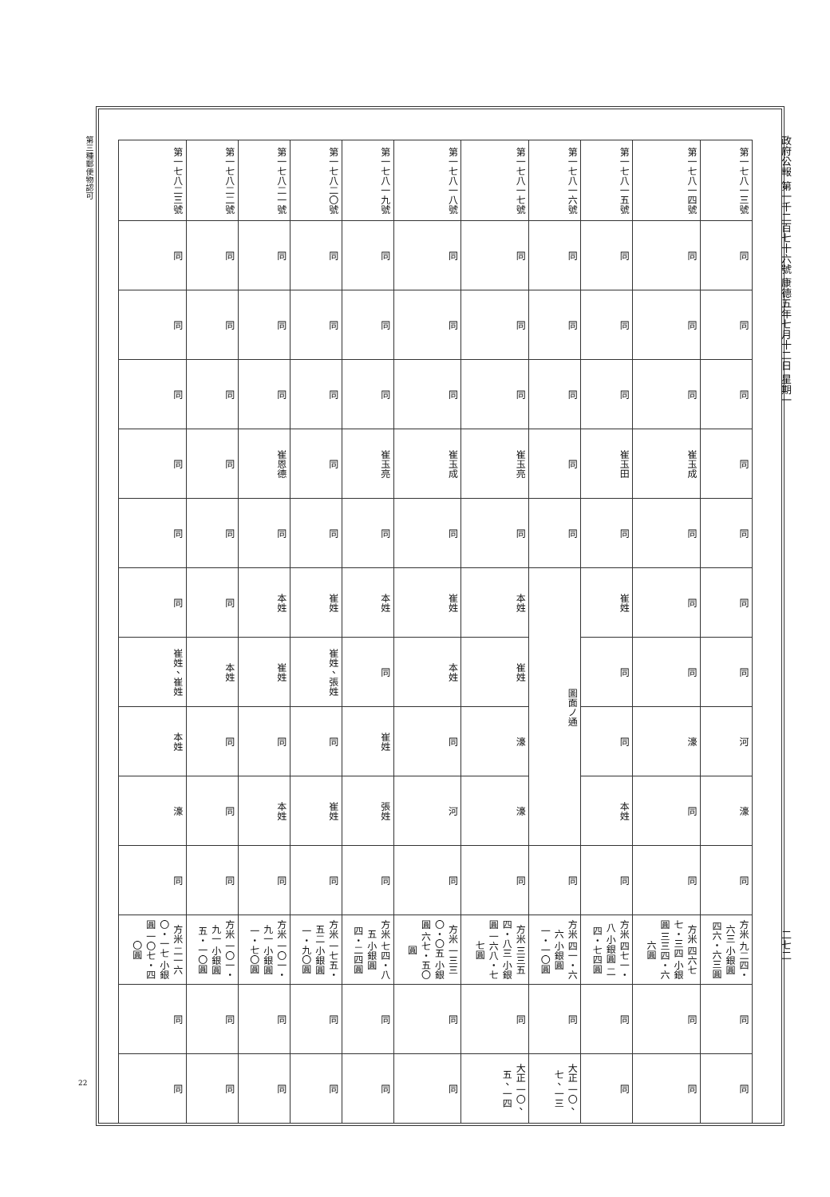第三種郵便物認可
政府公報 第一千二百七十六號 康德五年七月十二日 星期一
二七二
22
| 第一七八二三號 | 第一七八二二號 | 第一七八二一號 | 第一七八二〇號 | 第一七八一九號 | 第一七八一八號 | 第一七八一七號 | 第一七八一六號 | 第一七八一五號 | 第一七八一四號 | 第一七八一三號 |
| 同 | 同 | 同 | 同 | 同 | 同 | 同 | 同 | 同 | 同 | 同 |
| 同 | 同 | 同 | 同 | 同 | 同 | 同 | 同 | 同 | 同 | 同 |
| 同 | 同 | 同 | 同 | 同 | 同 | 同 | 同 | 同 | 同 | 同 |
| 同 | 同 | 崔恩德 | 同 | 崔玉亮 | 崔玉成 | 崔玉亮 | 同 | 崔玉田 | 崔玉成 | 同 |
| 同 | 同 | 同 | 同 | 同 | 同 | 同 | 同 | 同 | 同 | 同 |
| 同 | 同 | 本姓 | 崔姓 | 本姓 | 崔姓 | 本姓 | 圖面ノ通 | 崔姓 | 同 | 同 |
| 崔姓、崔姓 | 本姓 | 崔姓 | 崔姓、張姓 | 同 | 本姓 | 崔姓 | | 同 | 同 | 同 |
| 本姓 | 同 | 同 | 同 | 崔姓 | 同 | 濠 | | 同 | 濠 | 河 |
| 濠 | 同 | 本姓 | 崔姓 | 張姓 | 河 | 濠 | | 本姓 | 同 | 濠 |
| 同 | 同 | 同 | 同 | 同 | 同 | 同 | 同 | 同 | 同 | 同 |
| 方米 二一六〇・一七 小銀圓 一〇七・四〇圓 | 方米 一〇一・九一 小銀圓 五・一〇圓 | 方米 一〇一・九一 小銀圓 一・七〇圓 | 方米 一七五・五二 小銀圓 一・九〇圓 | 方米 七四・八五 小銀圓 四・二四圓 | 方米 一三三〇・〇五 小銀圓 六七・五〇圓 | 方米 三三五四・八三 小銀圓 一六八・七七圓 | 方米 四一・六六 小銀圓 一・一〇圓 | 方米 四七一・八 小銀圓 二四・七四圓 | 方米 四六七七・三四 小銀圓 三三四・六六圓 | 方米 九二四・六三 小銀圓 四六・六三圓 |
| 同 | 同 | 同 | 同 | 同 | 同 | 同 | 同 | 同 | 同 | 同 |
| 同 | 同 | 同 | 同 | 同 | 同 | 大正 一〇、五、一四 | 大正 一〇、七、一三 | 同 | 同 | 同 |